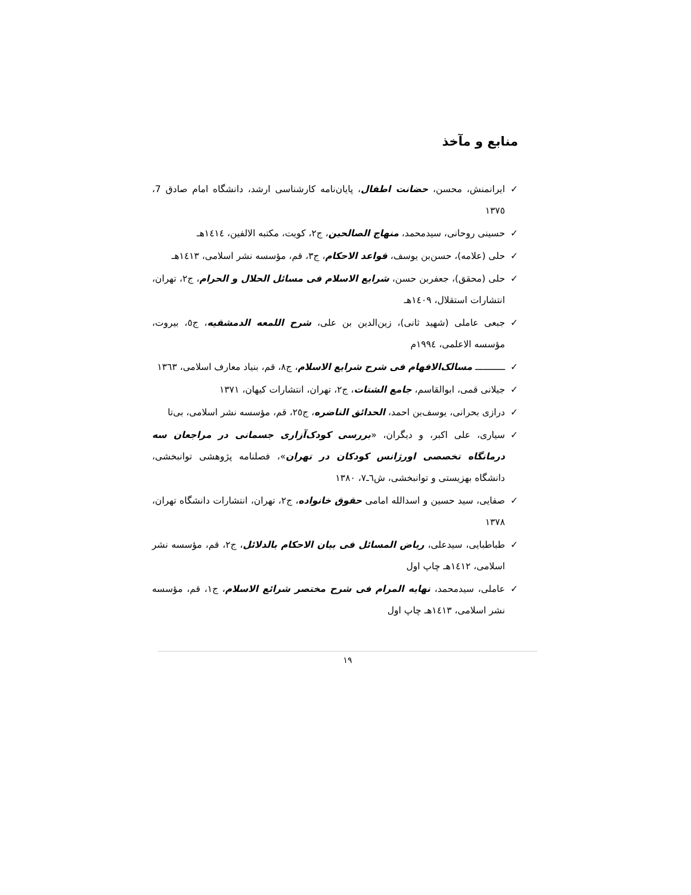منابع و مآخذ
✓ ایرانمنش، محسن، حضانت اطفال، پایان‌نامه کارشناسی ارشد، دانشگاه امام صادق 7، ١٣٧٥
✓ حسینی روحانی، سیدمحمد، منهاج الصالحین، ج٢، کویت، مکتبه الالفین، ١٤١٤هـ
✓ حلی (علامه)، حسن‌بن یوسف، قواعد الاحکام، ج٣، قم، مؤسسه نشر اسلامی، ١٤١٣هـ
✓ حلی (محقق)، جعفربن حسن، شرایع الاسلام فی مسائل الحلال و الحرام، ج٢، تهران، انتشارات استقلال، ١٤٠٩هـ
✓ جبعی عاملی (شهید ثانی)، زین‌الدین بن علی، شرح اللمعه الدمشقیه، ج٥، بیروت، مؤسسه الاعلمی، ١٩٩٤م
✓ ـــــــــــ مسالک‌الافهام فی شرح شرایع الاسلام، ج٨، قم، بنیاد معارف اسلامی، ١٣٦٣
✓ جیلانی قمی، ابوالقاسم، جامع الشتات، ج٢، تهران، انتشارات کیهان، ١٣٧١
✓ درازی بحرانی، یوسف‌بن احمد، الحدائق الناضره، ج٢٥، قم، مؤسسه نشر اسلامی، بی‌تا
✓ سیاری، علی اکبر، و دیگران، «بررسی کودک‌آزاری جسمانی در مراجعان سه درمانگاه تخصصی اورژانس کودکان در تهران»، فصلنامه پژوهشی توانبخشی، دانشگاه بهزیستی و توانبخشی، ش٦ـ٧، ١٣٨٠
✓ صفایی، سید حسین و اسدالله امامی حقوق خانواده، ج٢، تهران، انتشارات دانشگاه تهران، ١٣٧٨
✓ طباطبایی، سیدعلی، ریاض المسائل فی بیان الاحکام بالدلائل، ج٢، قم، مؤسسه نشر اسلامی، ١٤١٢هـ چاپ اول
✓ عاملی، سیدمحمد، نهایه المرام فی شرح مختصر شرائع الاسلام، ج١، قم، مؤسسه نشر اسلامی، ١٤١٣هـ چاپ اول
١٩